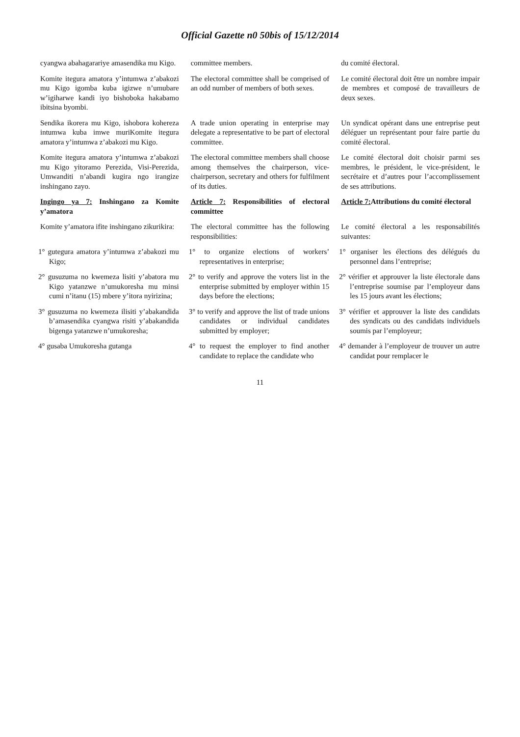Official Gazette n0 50bis of 15/12/2014
| cyangwa abahagarariye amasendika mu Kigo. | committee members. | du comité électoral. |
| Komite itegura amatora y’intumwa z’abakozi mu Kigo igomba kuba igizwe n’umubare w’igiharwe kandi iyo bishoboka hakabamo ibitsina byombi. | The electoral committee shall be comprised of an odd number of members of both sexes. | Le comité électoral doit être un nombre impair de membres et composé de travailleurs de deux sexes. |
| Sendika ikorera mu Kigo, ishobora kohereza intumwa kuba imwe muriKomite itegura amatora y’intumwa z’abakozi mu Kigo. | A trade union operating in enterprise may delegate a representative to be part of electoral committee. | Un syndicat opérant dans une entreprise peut déléguer un représentant pour faire partie du comité électoral. |
| Komite itegura amatora y’intumwa z’abakozi mu Kigo yitoramo Perezida, Visi-Perezida, Umwanditi n’abandi kugira ngo irangize inshingano zayo. | The electoral committee members shall choose among themselves the chairperson, vice-chairperson, secretary and others for fulfilment of its duties. | Le comité électoral doit choisir parmi ses membres, le président, le vice-président, le secrétaire et d’autres pour l’accomplissement de ses attributions. |
| Ingingo ya 7: Inshingano za Komite y’amatora | Article 7: Responsibilities of electoral committee | Article 7: Attributions du comité électoral |
| Komite y’amatora ifite inshingano zikurikira: | The electoral committee has the following responsibilities: | Le comité électoral a les responsabilités suivantes: |
| 1° gutegura amatora y’intumwa z’abakozi mu Kigo; | 1° to organize elections of workers’ representatives in enterprise; | 1° organiser les élections des délégués du personnel dans l’entreprise; |
| 2° gusuzuma no kwemeza lisiti y’abatora mu Kigo yatanzwe n’umukoresha mu minsi cumi n’itanu (15) mbere y’itora nyirizina; | 2° to verify and approve the voters list in the enterprise submitted by employer within 15 days before the elections; | 2° vérifier et approuver la liste électorale dans l’entreprise soumise par l’employeur dans les 15 jours avant les élections; |
| 3° gusuzuma no kwemeza ilisiti y’abakandida b’amasendika cyangwa risiti y’abakandida bigenga yatanzwe n’umukoresha; | 3° to verify and approve the list of trade unions candidates or individual candidates submitted by employer; | 3° vérifier et approuver la liste des candidats des syndicats ou des candidats individuels soumis par l’employeur; |
| 4° gusaba Umukoresha gutanga | 4° to request the employer to find another candidate to replace the candidate who | 4° demander à l’employeur de trouver un autre candidat pour remplacer le |
11